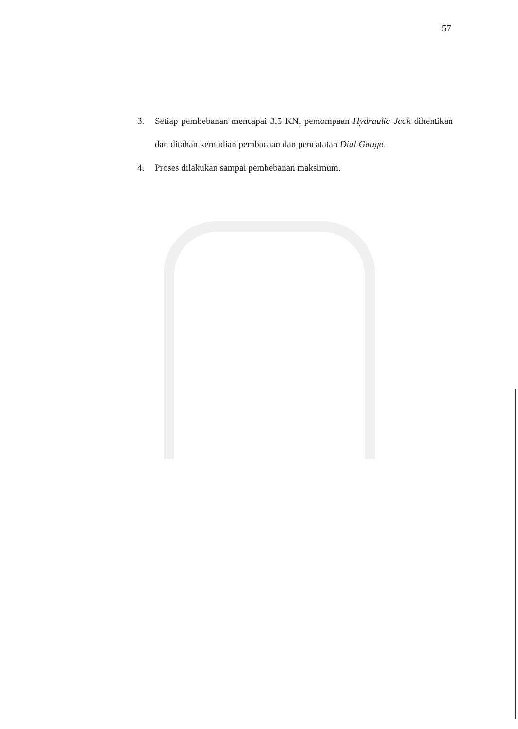57
3. Setiap pembebanan mencapai 3,5 KN, pemompaan Hydraulic Jack dihentikan dan ditahan kemudian pembacaan dan pencatatan Dial Gauge.
4. Proses dilakukan sampai pembebanan maksimum.